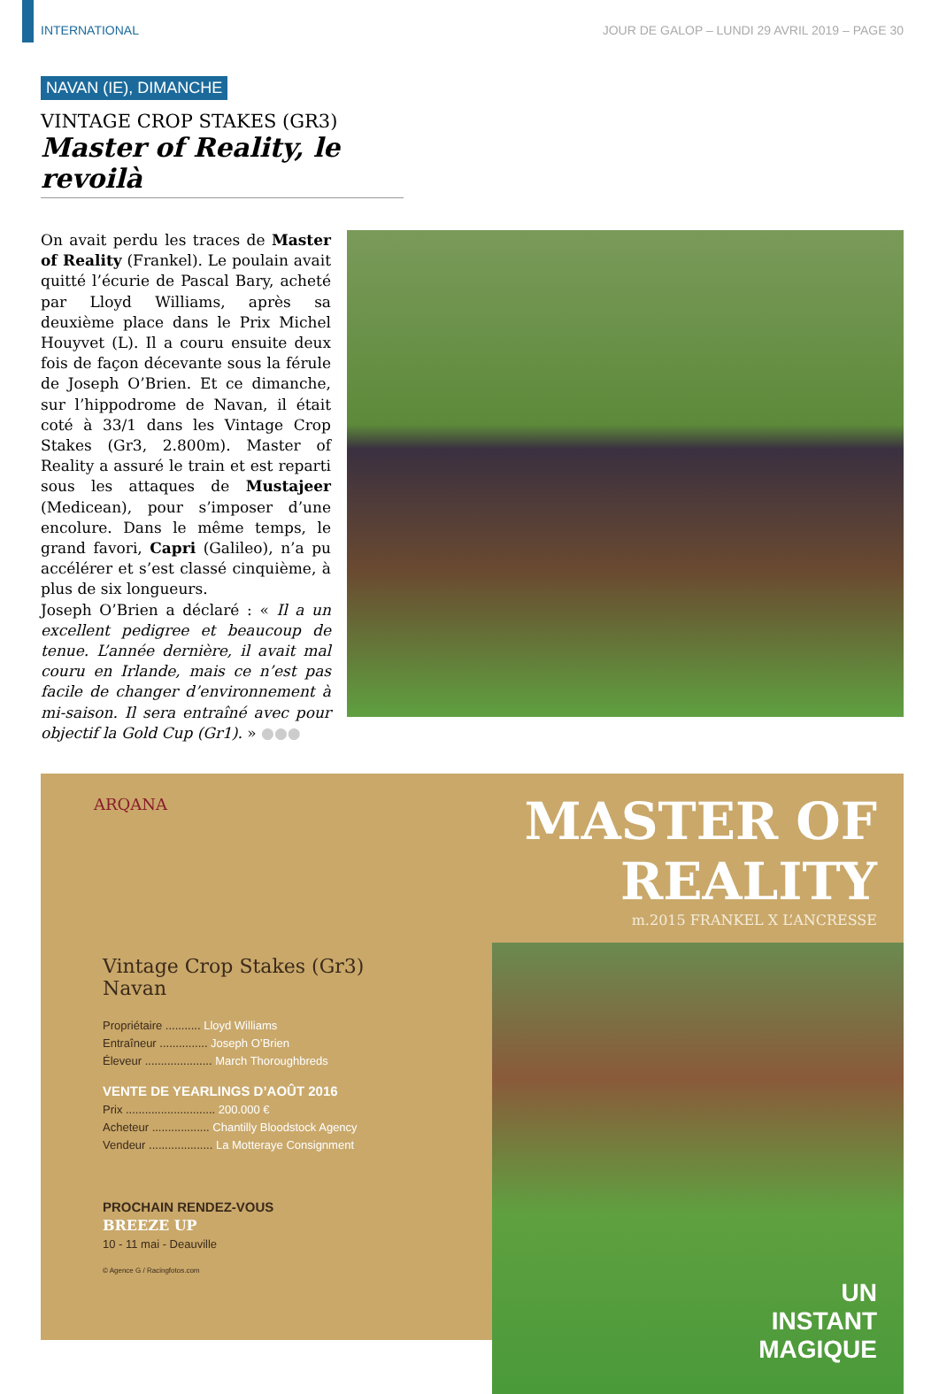INTERNATIONAL JOUR DE GALOP – LUNDI 29 AVRIL 2019 – PAGE 30
NAVAN (IE), DIMANCHE
VINTAGE CROP STAKES (GR3)
Master of Reality, le revoilà
On avait perdu les traces de Master of Reality (Frankel). Le poulain avait quitté l’écurie de Pascal Bary, acheté par Lloyd Williams, après sa deuxième place dans le Prix Michel Houyvet (L). Il a couru ensuite deux fois de façon décevante sous la férule de Joseph O’Brien. Et ce dimanche, sur l’hippodrome de Navan, il était coté à 33/1 dans les Vintage Crop Stakes (Gr3, 2.800m). Master of Reality a assuré le train et est reparti sous les attaques de Mustajeer (Medicean), pour s’imposer d’une encolure. Dans le même temps, le grand favori, Capri (Galileo), n’a pu accélérer et s’est classé cinquième, à plus de six longueurs.
Joseph O’Brien a déclaré : « Il a un excellent pedigree et beaucoup de tenue. L’année dernière, il avait mal couru en Irlande, mais ce n’est pas facile de changer d’environnement à mi-saison. Il sera entraîné avec pour objectif la Gold Cup (Gr1). » ●●●
ARQANA
Vintage Crop Stakes (Gr3)
Navan
Propriétaire ........... Lloyd Williams
Entraîneur ............... Joseph O’Brien
Éleveur ..................... March Thoroughbreds
VENTE DE YEARLINGS D’AOÛT 2016
Prix ............................ 200.000 €
Acheteur .................. Chantilly Bloodstock Agency
Vendeur .................... La Motteraye Consignment
PROCHAIN RENDEZ-VOUS
BREEZE UP
10 - 11 mai - Deauville
© Agence G / Racingfotos.com
MASTER OF REALITY
m.2015 FRANKEL X L’ANCRESSE
UN
INSTANT
MAGIQUE